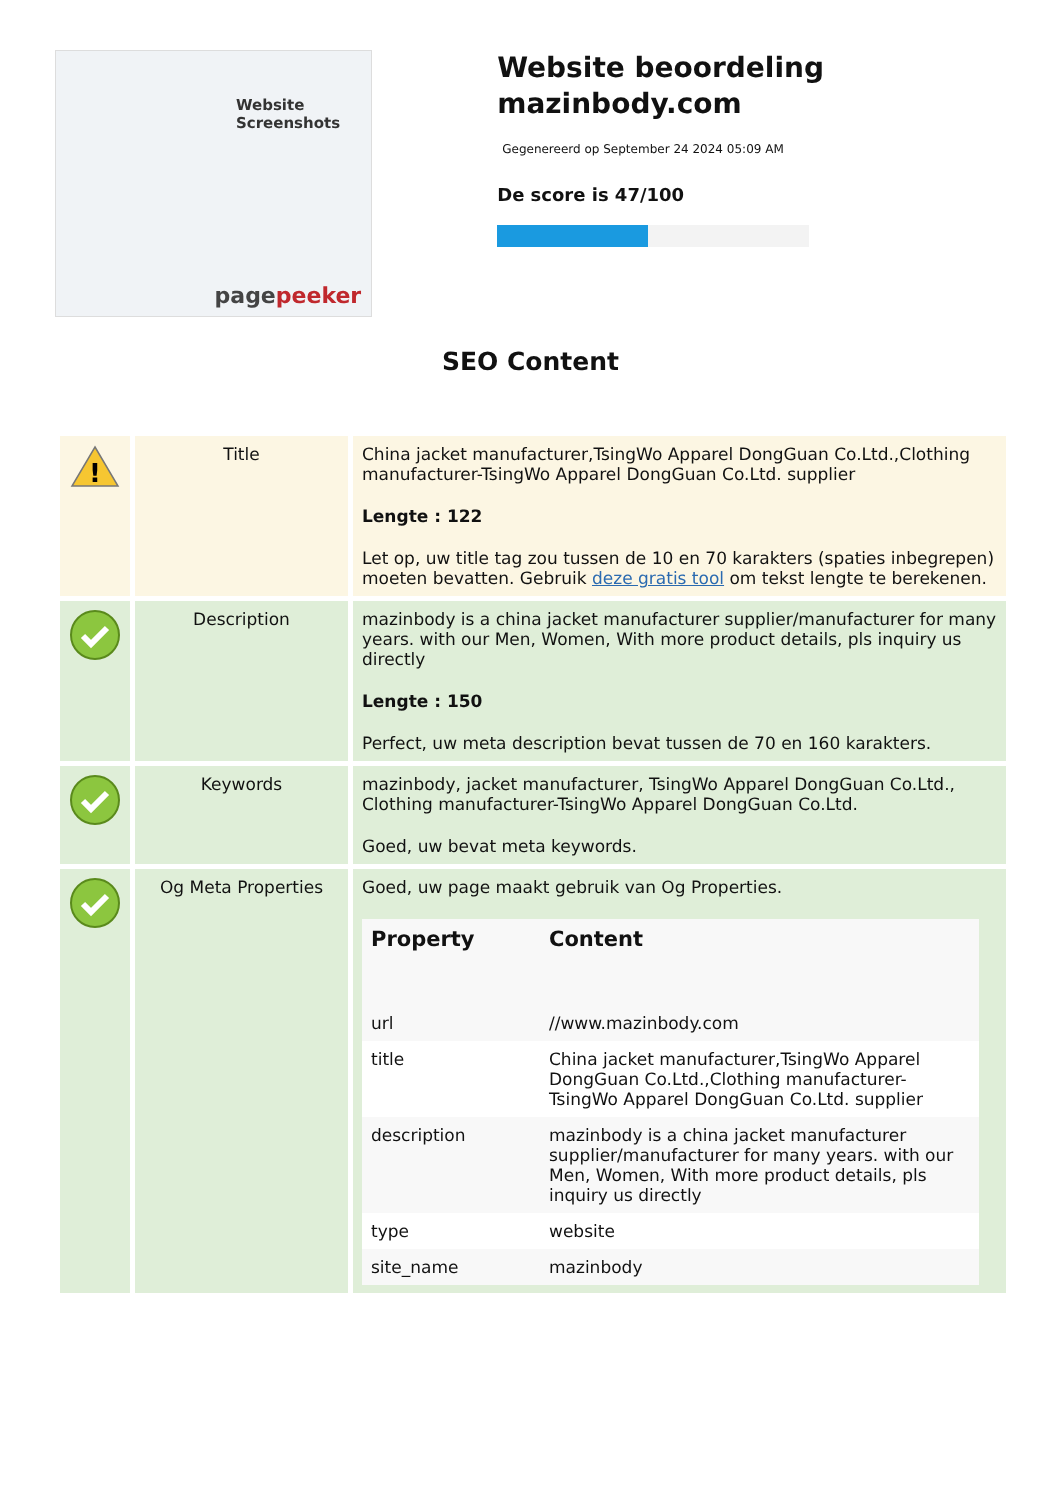Website Screenshots
pagepeeker
Website beoordeling mazinbody.com
Gegenereerd op September 24 2024 05:09 AM
De score is 47/100
SEO Content
| ! | Title | China jacket manufacturer,TsingWo Apparel DongGuan Co.Ltd.,Clothing manufacturer-TsingWo Apparel DongGuan Co.Ltd. supplier Lengte : 122 Let op, uw title tag zou tussen de 10 en 70 karakters (spaties inbegrepen) moeten bevatten. Gebruik deze gratis tool om tekst lengte te berekenen. |
| | Description | mazinbody is a china jacket manufacturer supplier/manufacturer for many years. with our Men, Women, With more product details, pls inquiry us directly Lengte : 150 Perfect, uw meta description bevat tussen de 70 en 160 karakters. |
| | Keywords | mazinbody, jacket manufacturer, TsingWo Apparel DongGuan Co.Ltd., Clothing manufacturer-TsingWo Apparel DongGuan Co.Ltd. Goed, uw bevat meta keywords. |
| | Og Meta Properties | Goed, uw page maakt gebruik van Og Properties. / Property / Content / / --- / --- / / url / //www.mazinbody.com / / title / China jacket manufacturer,TsingWo Apparel DongGuan Co.Ltd.,Clothing manufacturer-TsingWo Apparel DongGuan Co.Ltd. supplier / / description / mazinbody is a china jacket manufacturer supplier/manufacturer for many years. with our Men, Women, With more product details, pls inquiry us directly / / type / website / / site_name / mazinbody / |